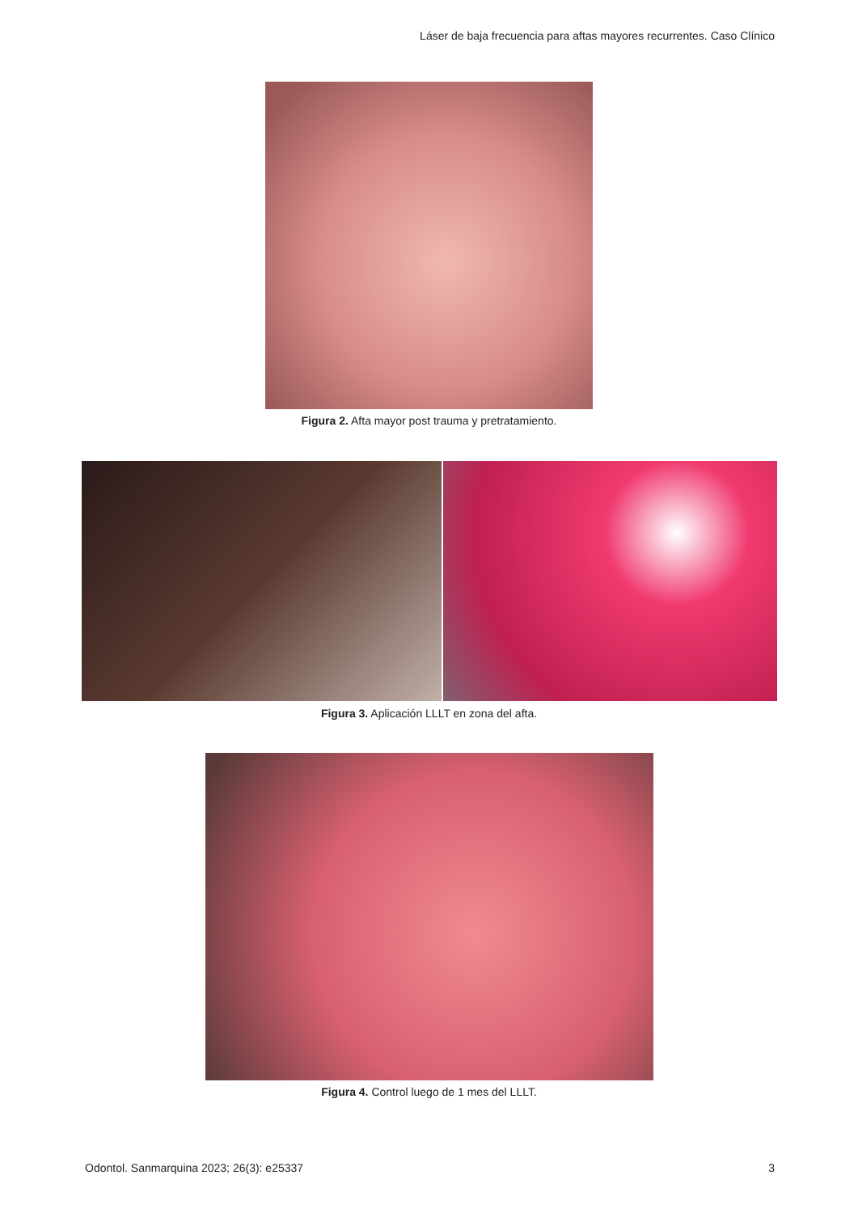Láser de baja frecuencia para aftas mayores recurrentes. Caso Clínico
Figura 2. Afta mayor post trauma y pretratamiento.
Figura 3. Aplicación LLLT en zona del afta.
Figura 4. Control luego de 1 mes del LLLT.
Odontol. Sanmarquina 2023; 26(3): e25337
3